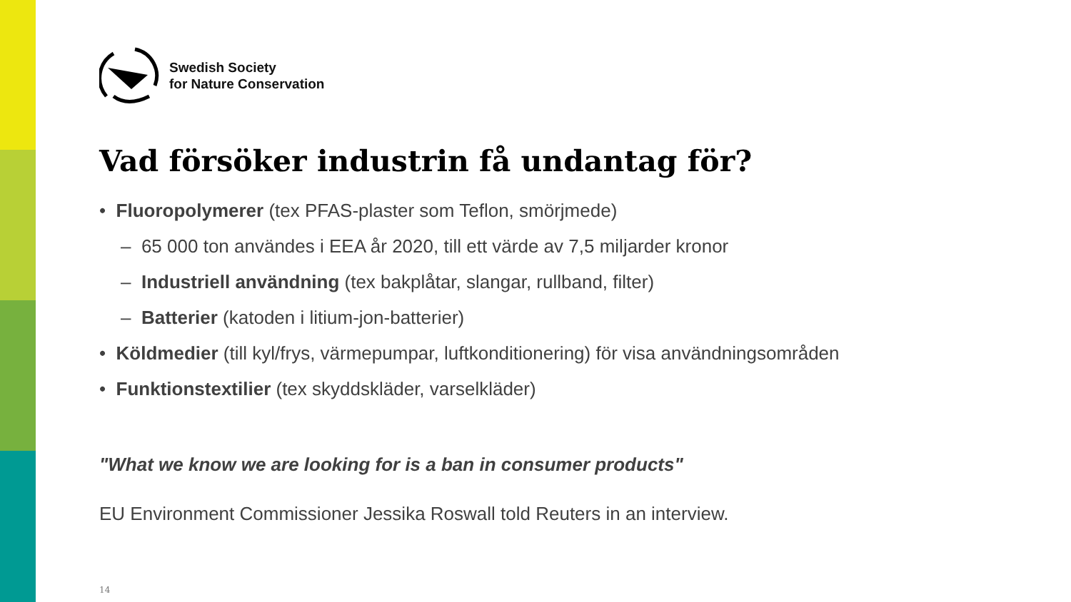Swedish Society
for Nature Conservation
Vad försöker industrin få undantag för?
• Fluoropolymerer (tex PFAS-plaster som Teflon, smörjmede)
– 65 000 ton användes i EEA år 2020, till ett värde av 7,5 miljarder kronor
– Industriell användning (tex bakplåtar, slangar, rullband, filter)
– Batterier (katoden i litium-jon-batterier)
• Köldmedier (till kyl/frys, värmepumpar, luftkonditionering) för visa användningsområden
• Funktionstextilier (tex skyddskläder, varselkläder)
"What we know we are looking for is a ban in consumer products"
EU Environment Commissioner Jessika Roswall told Reuters in an interview.
14